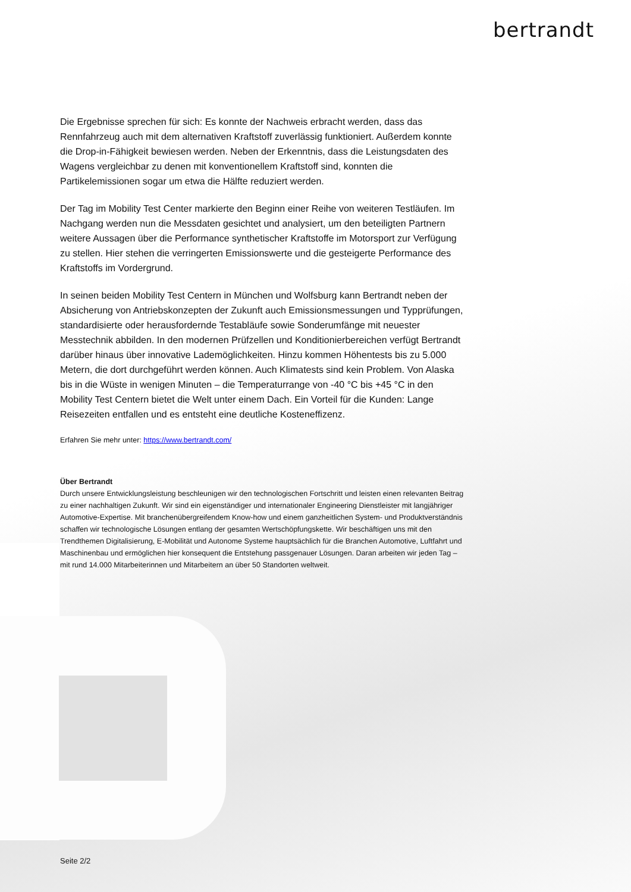bertrandt
Die Ergebnisse sprechen für sich: Es konnte der Nachweis erbracht werden, dass das Rennfahrzeug auch mit dem alternativen Kraftstoff zuverlässig funktioniert. Außerdem konnte die Drop-in-Fähigkeit bewiesen werden. Neben der Erkenntnis, dass die Leistungsdaten des Wagens vergleichbar zu denen mit konventionellem Kraftstoff sind, konnten die Partikelemissionen sogar um etwa die Hälfte reduziert werden.
Der Tag im Mobility Test Center markierte den Beginn einer Reihe von weiteren Testläufen. Im Nachgang werden nun die Messdaten gesichtet und analysiert, um den beteiligten Partnern weitere Aussagen über die Performance synthetischer Kraftstoffe im Motorsport zur Verfügung zu stellen. Hier stehen die verringerten Emissionswerte und die gesteigerte Performance des Kraftstoffs im Vordergrund.
In seinen beiden Mobility Test Centern in München und Wolfsburg kann Bertrandt neben der Absicherung von Antriebskonzepten der Zukunft auch Emissionsmessungen und Typprüfungen, standardisierte oder herausfordernde Testabläufe sowie Sonderumfänge mit neuester Messtechnik abbilden. In den modernen Prüfzellen und Konditionierbereichen verfügt Bertrandt darüber hinaus über innovative Lademöglichkeiten. Hinzu kommen Höhentests bis zu 5.000 Metern, die dort durchgeführt werden können. Auch Klimatests sind kein Problem. Von Alaska bis in die Wüste in wenigen Minuten – die Temperaturrange von -40 °C bis +45 °C in den Mobility Test Centern bietet die Welt unter einem Dach. Ein Vorteil für die Kunden: Lange Reisezeiten entfallen und es entsteht eine deutliche Kosteneffizenz.
Erfahren Sie mehr unter: https://www.bertrandt.com/
Über Bertrandt
Durch unsere Entwicklungsleistung beschleunigen wir den technologischen Fortschritt und leisten einen relevanten Beitrag zu einer nachhaltigen Zukunft. Wir sind ein eigenständiger und internationaler Engineering Dienstleister mit langjähriger Automotive-Expertise. Mit branchenübergreifendem Know-how und einem ganzheitlichen System- und Produktverständnis schaffen wir technologische Lösungen entlang der gesamten Wertschöpfungskette. Wir beschäftigen uns mit den Trendthemen Digitalisierung, E-Mobilität und Autonome Systeme hauptsächlich für die Branchen Automotive, Luftfahrt und Maschinenbau und ermöglichen hier konsequent die Entstehung passgenauer Lösungen. Daran arbeiten wir jeden Tag – mit rund 14.000 Mitarbeiterinnen und Mitarbeitern an über 50 Standorten weltweit.
Seite 2/2